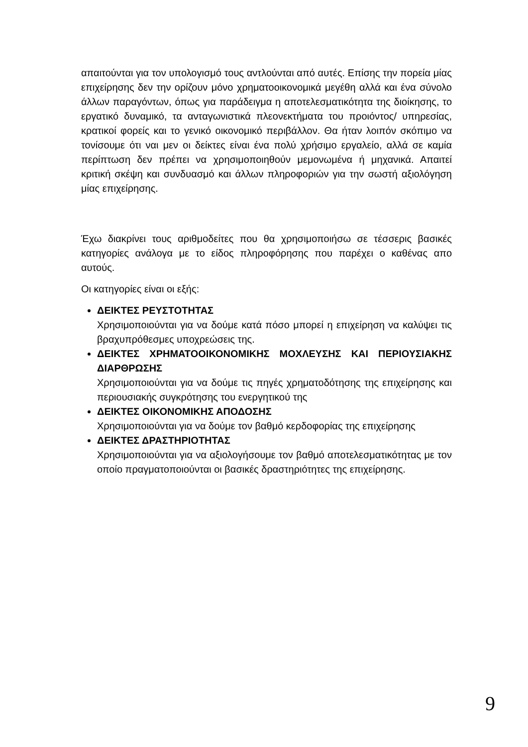απαιτούνται για τον υπολογισμό τους αντλούνται από αυτές. Επίσης την πορεία μίας επιχείρησης δεν την ορίζουν μόνο χρηματοοικονομικά μεγέθη αλλά και ένα σύνολο άλλων παραγόντων, όπως για παράδειγμα η αποτελεσματικότητα της διοίκησης, το εργατικό δυναμικό, τα ανταγωνιστικά πλεονεκτήματα του προιόντος/ υπηρεσίας, κρατικοί φορείς και το γενικό οικονομικό περιβάλλον. Θα ήταν λοιπόν σκόπιμο να τονίσουμε ότι ναι μεν οι δείκτες είναι ένα πολύ χρήσιμο εργαλείο, αλλά σε καμία περίπτωση δεν πρέπει να χρησιμοποιηθούν μεμονωμένα ή μηχανικά. Απαιτεί κριτική σκέψη και συνδυασμό και άλλων πληροφοριών για την σωστή αξιολόγηση μίας επιχείρησης.
Έχω διακρίνει τους αριθμοδείτες που θα χρησιμοποιήσω σε τέσσερις βασικές κατηγορίες ανάλογα με το είδος πληροφόρησης που παρέχει ο καθένας απο αυτούς.
Οι κατηγορίες είναι οι εξής:
ΔΕΙΚΤΕΣ ΡΕΥΣΤΟΤΗΤΑΣ
Χρησιμοποιούνται για να δούμε κατά πόσο μπορεί η επιχείρηση να καλύψει τις βραχυπρόθεσμες υποχρεώσεις της.
ΔΕΙΚΤΕΣ ΧΡΗΜΑΤΟΟΙΚΟΝΟΜΙΚΗΣ ΜΟΧΛΕΥΣΗΣ ΚΑΙ ΠΕΡΙΟΥΣΙΑΚΗΣ ΔΙΑΡΘΡΩΣΗΣ
Χρησιμοποιούνται για να δούμε τις πηγές χρηματοδότησης της επιχείρησης και περιουσιακής συγκρότησης του ενεργητικού της
ΔΕΙΚΤΕΣ ΟΙΚΟΝΟΜΙΚΗΣ ΑΠΟΔΟΣΗΣ
Χρησιμοποιούνται για να δούμε τον βαθμό κερδοφορίας της επιχείρησης
ΔΕΙΚΤΕΣ ΔΡΑΣΤΗΡΙΟΤΗΤΑΣ
Χρησιμοποιούνται για να αξιολογήσουμε τον βαθμό αποτελεσματικότητας με τον οποίο πραγματοποιούνται οι βασικές δραστηριότητες της επιχείρησης.
9